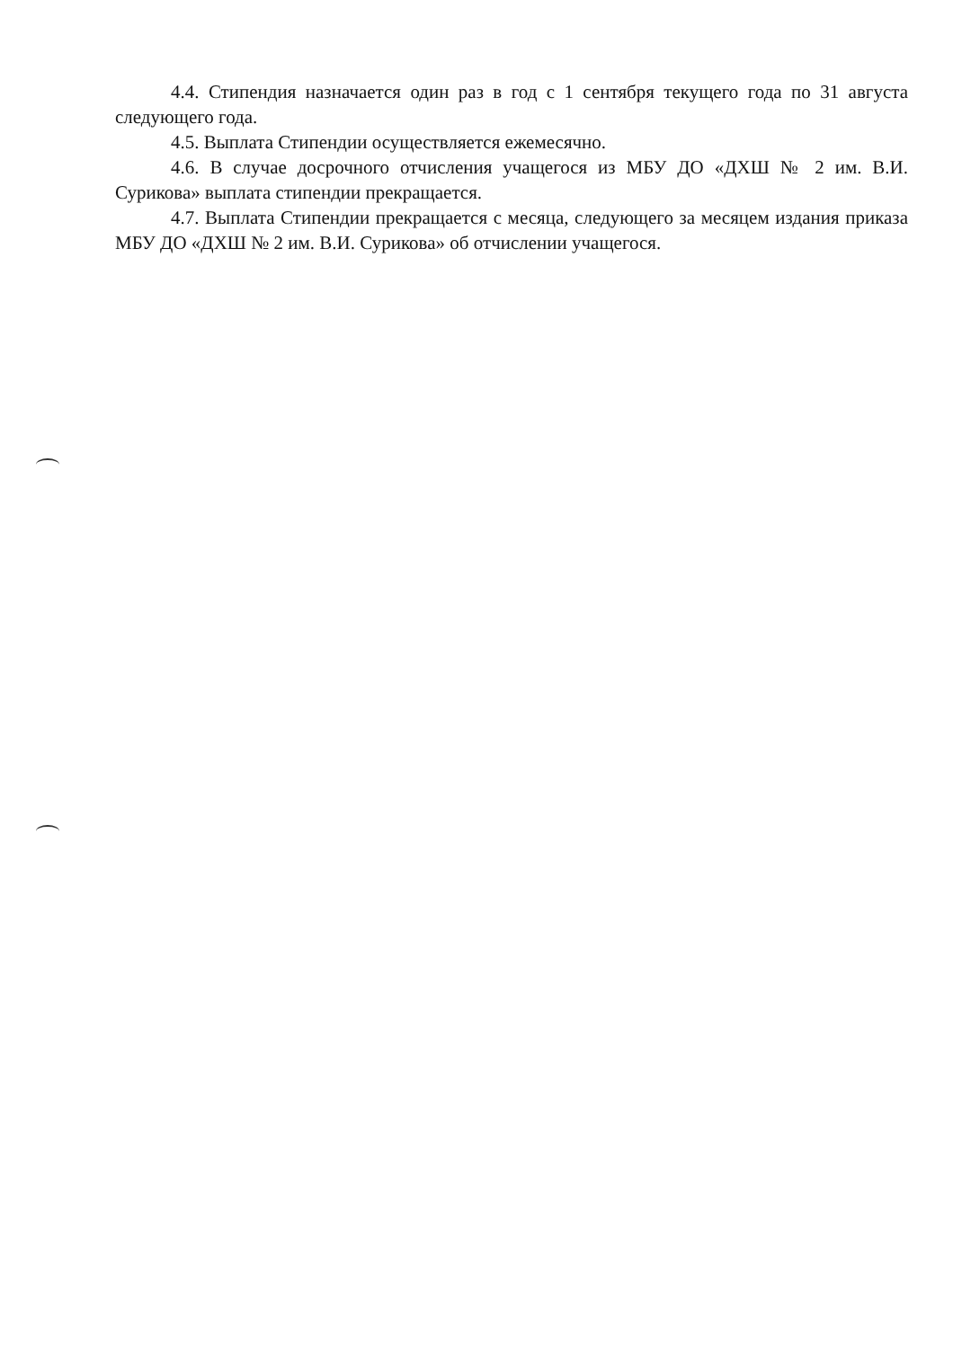4.4. Стипендия назначается один раз в год с 1 сентября текущего года по 31 августа следующего года.
4.5. Выплата Стипендии осуществляется ежемесячно.
4.6. В случае досрочного отчисления учащегося из МБУ ДО «ДХШ № 2 им. В.И. Сурикова» выплата стипендии прекращается.
4.7. Выплата Стипендии прекращается с месяца, следующего за месяцем издания приказа МБУ ДО «ДХШ № 2 им. В.И. Сурикова» об отчислении учащегося.